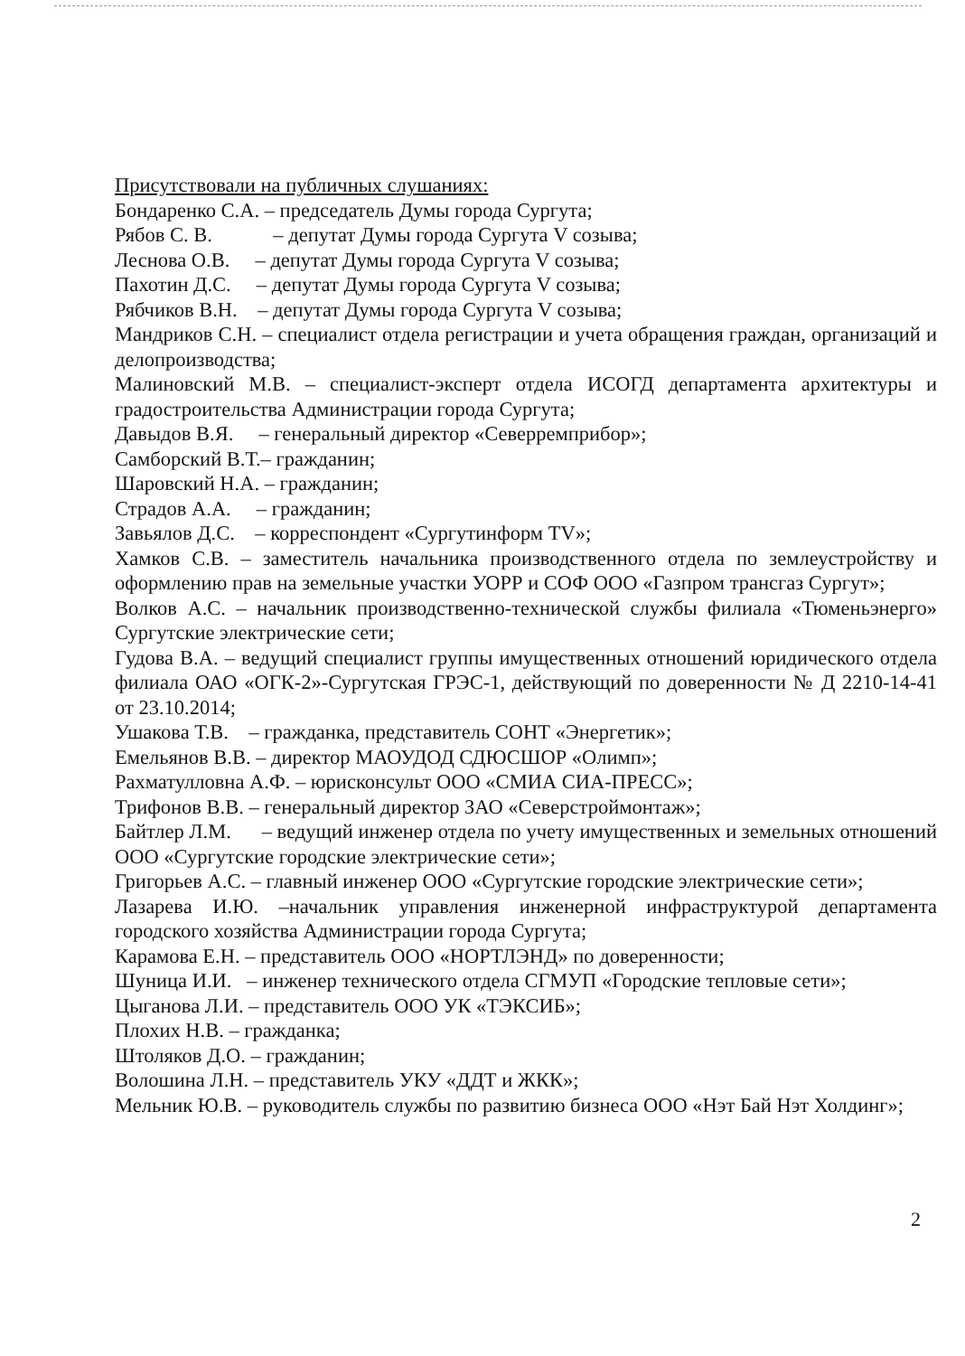Присутствовали на публичных слушаниях:
Бондаренко С.А. – председатель Думы города Сургута;
Рябов С. В. – депутат Думы города Сургута V созыва;
Леснова О.В. – депутат Думы города Сургута V созыва;
Пахотин Д.С. – депутат Думы города Сургута V созыва;
Рябчиков В.Н. – депутат Думы города Сургута V созыва;
Мандриков С.Н. – специалист отдела регистрации и учета обращения граждан, организаций и делопроизводства;
Малиновский М.В. – специалист-эксперт отдела ИСОГД департамента архитектуры и градостроительства Администрации города Сургута;
Давыдов В.Я. – генеральный директор «Северремприбор»;
Самборский В.Т.– гражданин;
Шаровский Н.А. – гражданин;
Страдов А.А. – гражданин;
Завьялов Д.С. – корреспондент «Сургутинформ TV»;
Хамков С.В. – заместитель начальника производственного отдела по землеустройству и оформлению прав на земельные участки УОРР и СОФ ООО «Газпром трансгаз Сургут»;
Волков А.С. – начальник производственно-технической службы филиала «Тюменьэнерго» Сургутские электрические сети;
Гудова В.А. – ведущий специалист группы имущественных отношений юридического отдела филиала ОАО «ОГК-2»-Сургутская ГРЭС-1, действующий по доверенности № Д 2210-14-41 от 23.10.2014;
Ушакова Т.В. – гражданка, представитель СОНТ «Энергетик»;
Емельянов В.В. – директор МАОУДОД СДЮСШОР «Олимп»;
Рахматулловна А.Ф. – юрисконсульт ООО «СМИА СИА-ПРЕСС»;
Трифонов В.В. – генеральный директор ЗАО «Северстроймонтаж»;
Байтлер Л.М. – ведущий инженер отдела по учету имущественных и земельных отношений ООО «Сургутские городские электрические сети»;
Григорьев А.С. – главный инженер ООО «Сургутские городские электрические сети»;
Лазарева И.Ю. –начальник управления инженерной инфраструктурой департамента городского хозяйства Администрации города Сургута;
Карамова Е.Н. – представитель ООО «НОРТЛЭНД» по доверенности;
Шуница И.И. – инженер технического отдела СГМУП «Городские тепловые сети»;
Цыганова Л.И. – представитель ООО УК «ТЭКСИБ»;
Плохих Н.В. – гражданка;
Штоляков Д.О. – гражданин;
Волошина Л.Н. – представитель УКУ «ДДТ и ЖКК»;
Мельник Ю.В. – руководитель службы по развитию бизнеса ООО «Нэт Бай Нэт Холдинг»;
2